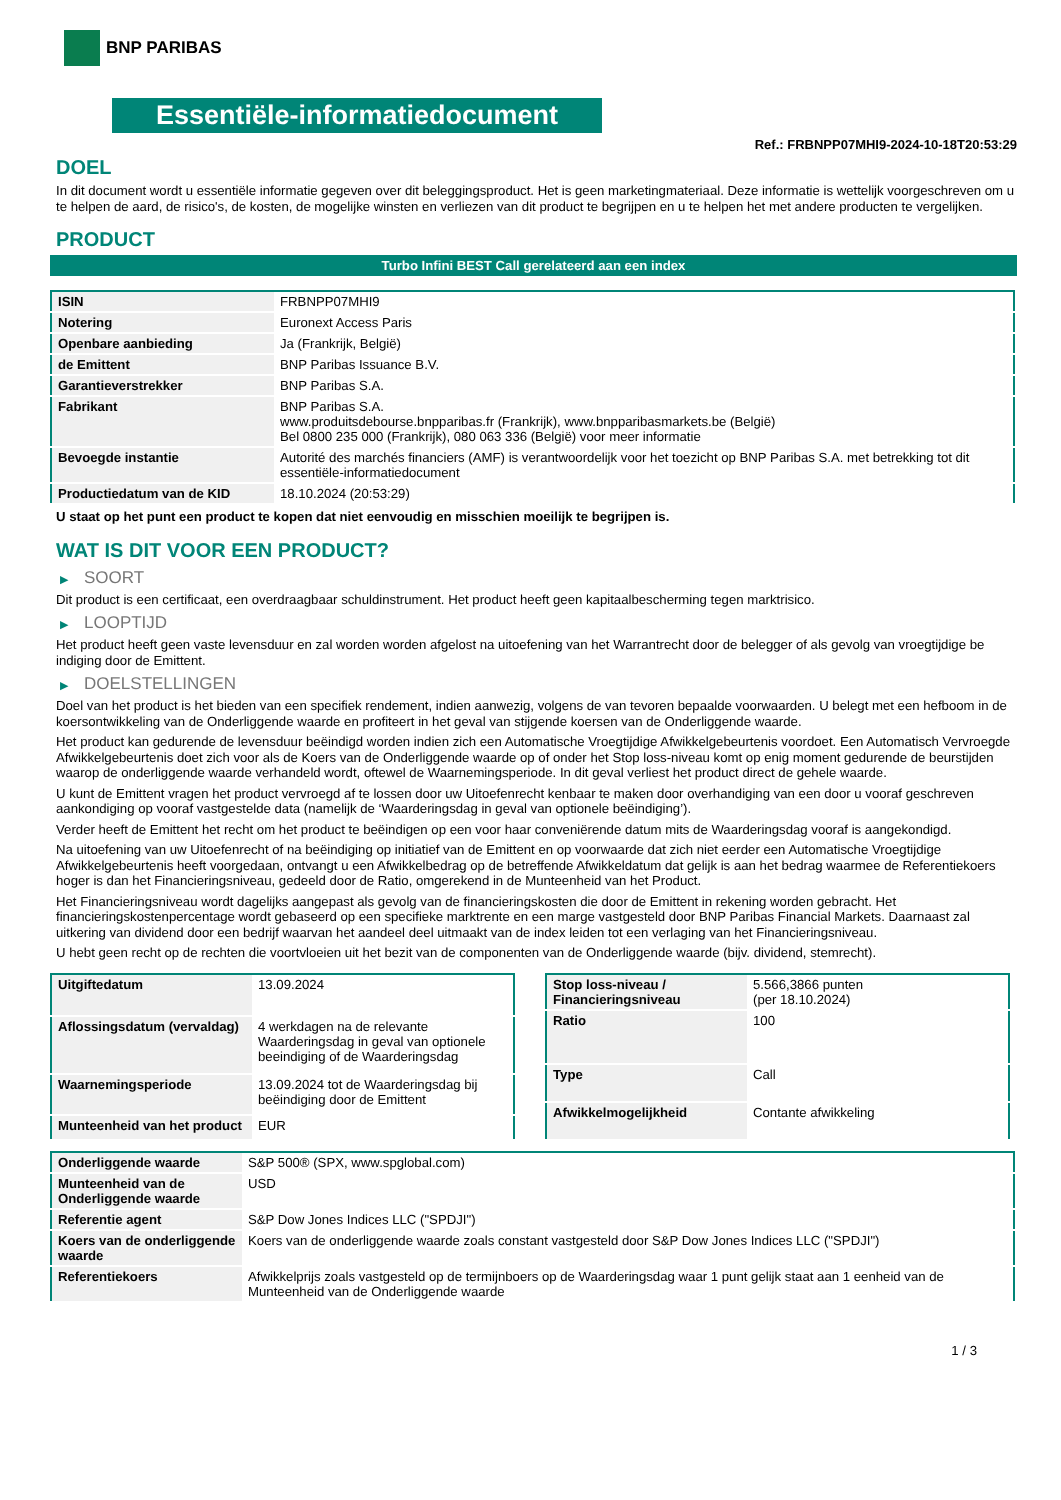BNP PARIBAS
Essentiële-informatiedocument
Ref.: FRBNPP07MHI9-2024-10-18T20:53:29
DOEL
In dit document wordt u essentiële informatie gegeven over dit beleggingsproduct. Het is geen marketingmateriaal. Deze informatie is wettelijk voorgeschreven om u te helpen de aard, de risico's, de kosten, de mogelijke winsten en verliezen van dit product te begrijpen en u te helpen het met andere producten te vergelijken.
PRODUCT
Turbo Infini BEST Call gerelateerd aan een index
| ISIN | FRBNPP07MHI9 |
| Notering | Euronext Access Paris |
| Openbare aanbieding | Ja (Frankrijk, België) |
| de Emittent | BNP Paribas Issuance B.V. |
| Garantieverstrekker | BNP Paribas S.A. |
| Fabrikant | BNP Paribas S.A. www.produitsdebourse.bnpparibas.fr (Frankrijk), www.bnpparibasmarkets.be (België) Bel 0800 235 000 (Frankrijk), 080 063 336 (België) voor meer informatie |
| Bevoegde instantie | Autorité des marchés financiers (AMF) is verantwoordelijk voor het toezicht op BNP Paribas S.A. met betrekking tot dit essentiële-informatiedocument |
| Productiedatum van de KID | 18.10.2024 (20:53:29) |
U staat op het punt een product te kopen dat niet eenvoudig en misschien moeilijk te begrijpen is.
WAT IS DIT VOOR EEN PRODUCT?
▶ SOORT
Dit product is een certificaat, een overdraagbaar schuldinstrument. Het product heeft geen kapitaalbescherming tegen marktrisico.
▶ LOOPTIJD
Het product heeft geen vaste levensduur en zal worden worden afgelost na uitoefening van het Warrantrecht door de belegger of als gevolg van vroegtijdige be indiging door de Emittent.
▶ DOELSTELLINGEN
Doel van het product is het bieden van een specifiek rendement, indien aanwezig, volgens de van tevoren bepaalde voorwaarden. U belegt met een hefboom in de koersontwikkeling van de Onderliggende waarde en profiteert in het geval van stijgende koersen van de Onderliggende waarde.
Het product kan gedurende de levensduur beëindigd worden indien zich een Automatische Vroegtijdige Afwikkelgebeurtenis voordoet. Een Automatisch Vervroegde Afwikkelgebeurtenis doet zich voor als de Koers van de Onderliggende waarde op of onder het Stop loss-niveau komt op enig moment gedurende de beurstijden waarop de onderliggende waarde verhandeld wordt, oftewel de Waarnemingsperiode. In dit geval verliest het product direct de gehele waarde.
U kunt de Emittent vragen het product vervroegd af te lossen door uw Uitoefenrecht kenbaar te maken door overhandiging van een door u vooraf geschreven aankondiging op vooraf vastgestelde data (namelijk de ‘Waarderingsdag in geval van optionele beëindiging’).
Verder heeft de Emittent het recht om het product te beëindigen op een voor haar conveniërende datum mits de Waarderingsdag vooraf is aangekondigd.
Na uitoefening van uw Uitoefenrecht of na beëindiging op initiatief van de Emittent en op voorwaarde dat zich niet eerder een Automatische Vroegtijdige Afwikkelgebeurtenis heeft voorgedaan, ontvangt u een Afwikkelbedrag op de betreffende Afwikkeldatum dat gelijk is aan het bedrag waarmee de Referentiekoers hoger is dan het Financieringsniveau, gedeeld door de Ratio, omgerekend in de Munteenheid van het Product.
Het Financieringsniveau wordt dagelijks aangepast als gevolg van de financieringskosten die door de Emittent in rekening worden gebracht. Het financieringskostenpercentage wordt gebaseerd op een specifieke marktrente en een marge vastgesteld door BNP Paribas Financial Markets. Daarnaast zal uitkering van dividend door een bedrijf waarvan het aandeel deel uitmaakt van de index leiden tot een verlaging van het Financieringsniveau.
U hebt geen recht op de rechten die voortvloeien uit het bezit van de componenten van de Onderliggende waarde (bijv. dividend, stemrecht).
| Uitgiftedatum | 13.09.2024 |
| Aflossingsdatum (vervaldag) | 4 werkdagen na de relevante Waarderingsdag in geval van optionele beeindiging of de Waarderingsdag |
| Waarnemingsperiode | 13.09.2024 tot de Waarderingsdag bij beëindiging door de Emittent |
| Munteenheid van het product | EUR |
| Stop loss-niveau / Financieringsniveau | 5.566,3866 punten (per 18.10.2024) |
| Ratio | 100 |
| Type | Call |
| Afwikkelmogelijkheid | Contante afwikkeling |
| Onderliggende waarde | S&P 500® (SPX, www.spglobal.com) |
| Munteenheid van de Onderliggende waarde | USD |
| Referentie agent | S&P Dow Jones Indices LLC ("SPDJI") |
| Koers van de onderliggende waarde | Koers van de onderliggende waarde zoals constant vastgesteld door S&P Dow Jones Indices LLC ("SPDJI") |
| Referentiekoers | Afwikkelprijs zoals vastgesteld op de termijnboers op de Waarderingsdag waar 1 punt gelijk staat aan 1 eenheid van de Munteenheid van de Onderliggende waarde |
1 / 3